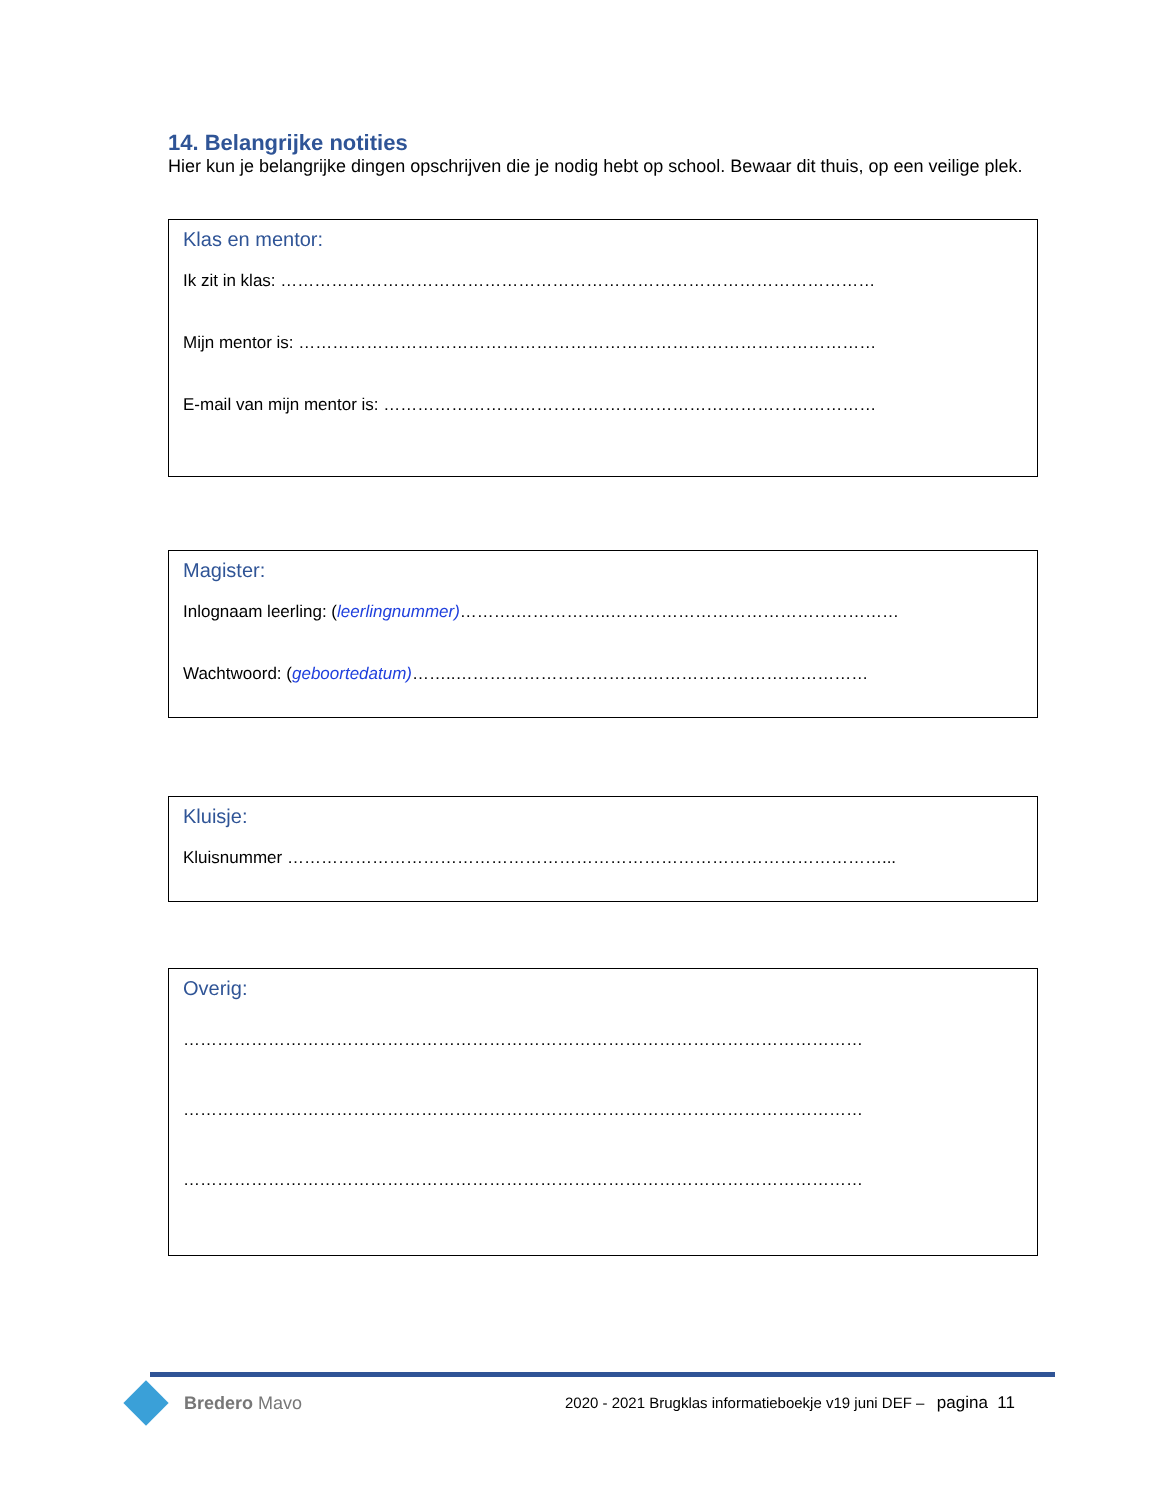14. Belangrijke notities
Hier kun je belangrijke dingen opschrijven die je nodig hebt op school. Bewaar dit thuis, op een veilige plek.
Klas en mentor:
Ik zit in klas: ……………………………………………………………………………………………
Mijn mentor is: …………………………………………………………………………………………
E-mail van mijn mentor is: ……………………………………………………………………………
Magister:
Inlognaam leerling: (leerlingnummer)……….……………..……………………………………………
Wachtwoord: (geboortedatum)……..…………………………….…………………………………
Kluisje:
Kluisnummer ……………………………………………………………………………………………...
Overig:
…………………………………………………………………………………………………………
…………………………………………………………………………………………………………
…………………………………………………………………………………………………………
Bredero Mavo
2020 - 2021 Brugklas informatieboekje v19 juni DEF – pagina 11